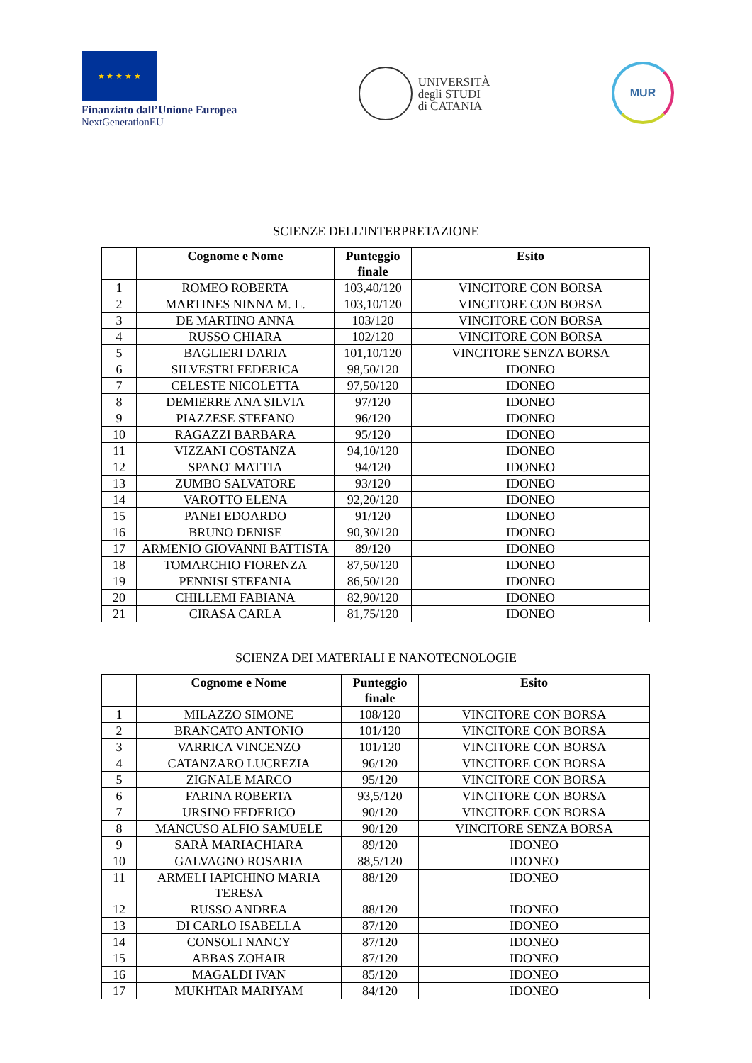★ ★ ★ ★ ★
Finanziato dall’Unione Europea
NextGenerationEU
UNIVERSITÀ
degli STUDI
di CATANIA
MUR
SCIENZE DELL'INTERPRETAZIONE
| | Cognome e Nome | Punteggio finale | Esito |
| --- | --- | --- | --- |
| 1 | ROMEO ROBERTA | 103,40/120 | VINCITORE CON BORSA |
| 2 | MARTINES NINNA M. L. | 103,10/120 | VINCITORE CON BORSA |
| 3 | DE MARTINO ANNA | 103/120 | VINCITORE CON BORSA |
| 4 | RUSSO CHIARA | 102/120 | VINCITORE CON BORSA |
| 5 | BAGLIERI DARIA | 101,10/120 | VINCITORE SENZA BORSA |
| 6 | SILVESTRI FEDERICA | 98,50/120 | IDONEO |
| 7 | CELESTE NICOLETTA | 97,50/120 | IDONEO |
| 8 | DEMIERRE ANA SILVIA | 97/120 | IDONEO |
| 9 | PIAZZESE STEFANO | 96/120 | IDONEO |
| 10 | RAGAZZI BARBARA | 95/120 | IDONEO |
| 11 | VIZZANI COSTANZA | 94,10/120 | IDONEO |
| 12 | SPANO' MATTIA | 94/120 | IDONEO |
| 13 | ZUMBO SALVATORE | 93/120 | IDONEO |
| 14 | VAROTTO ELENA | 92,20/120 | IDONEO |
| 15 | PANEI EDOARDO | 91/120 | IDONEO |
| 16 | BRUNO DENISE | 90,30/120 | IDONEO |
| 17 | ARMENIO GIOVANNI BATTISTA | 89/120 | IDONEO |
| 18 | TOMARCHIO FIORENZA | 87,50/120 | IDONEO |
| 19 | PENNISI STEFANIA | 86,50/120 | IDONEO |
| 20 | CHILLEMI FABIANA | 82,90/120 | IDONEO |
| 21 | CIRASA CARLA | 81,75/120 | IDONEO |
SCIENZA DEI MATERIALI E NANOTECNOLOGIE
| | Cognome e Nome | Punteggio finale | Esito |
| --- | --- | --- | --- |
| 1 | MILAZZO SIMONE | 108/120 | VINCITORE CON BORSA |
| 2 | BRANCATO ANTONIO | 101/120 | VINCITORE CON BORSA |
| 3 | VARRICA VINCENZO | 101/120 | VINCITORE CON BORSA |
| 4 | CATANZARO LUCREZIA | 96/120 | VINCITORE CON BORSA |
| 5 | ZIGNALE MARCO | 95/120 | VINCITORE CON BORSA |
| 6 | FARINA ROBERTA | 93,5/120 | VINCITORE CON BORSA |
| 7 | URSINO FEDERICO | 90/120 | VINCITORE CON BORSA |
| 8 | MANCUSO ALFIO SAMUELE | 90/120 | VINCITORE SENZA BORSA |
| 9 | SARÀ MARIACHIARA | 89/120 | IDONEO |
| 10 | GALVAGNO ROSARIA | 88,5/120 | IDONEO |
| 11 | ARMELI IAPICHINO MARIA TERESA | 88/120 | IDONEO |
| 12 | RUSSO ANDREA | 88/120 | IDONEO |
| 13 | DI CARLO ISABELLA | 87/120 | IDONEO |
| 14 | CONSOLI NANCY | 87/120 | IDONEO |
| 15 | ABBAS ZOHAIR | 87/120 | IDONEO |
| 16 | MAGALDI IVAN | 85/120 | IDONEO |
| 17 | MUKHTAR MARIYAM | 84/120 | IDONEO |